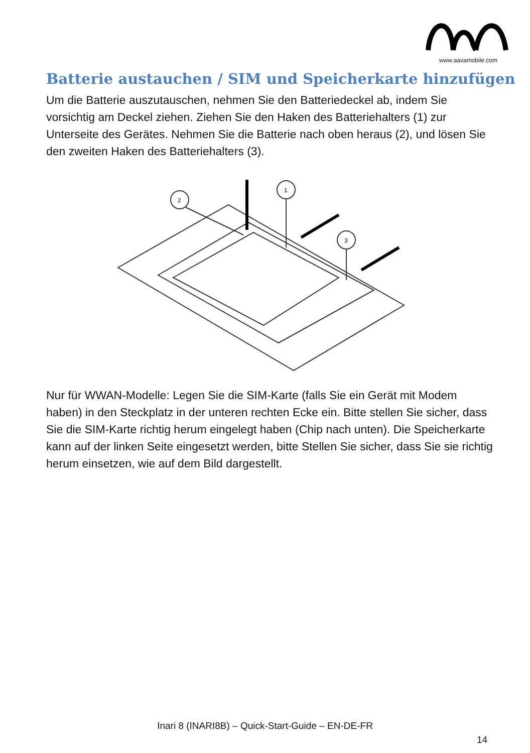www.aavamobile.com
Batterie austauchen / SIM und Speicherkarte hinzufügen
Um die Batterie auszutauschen, nehmen Sie den Batteriedeckel ab, indem Sie vorsichtig am Deckel ziehen. Ziehen Sie den Haken des Batteriehalters (1) zur Unterseite des Gerätes. Nehmen Sie die Batterie nach oben heraus (2), und lösen Sie den zweiten Haken des Batteriehalters (3).
2
1
3
Nur für WWAN-Modelle: Legen Sie die SIM-Karte (falls Sie ein Gerät mit Modem haben) in den Steckplatz in der unteren rechten Ecke ein. Bitte stellen Sie sicher, dass Sie die SIM-Karte richtig herum eingelegt haben (Chip nach unten). Die Speicherkarte kann auf der linken Seite eingesetzt werden, bitte Stellen Sie sicher, dass Sie sie richtig herum einsetzen, wie auf dem Bild dargestellt.
Inari 8 (INARI8B) – Quick-Start-Guide – EN-DE-FR
14